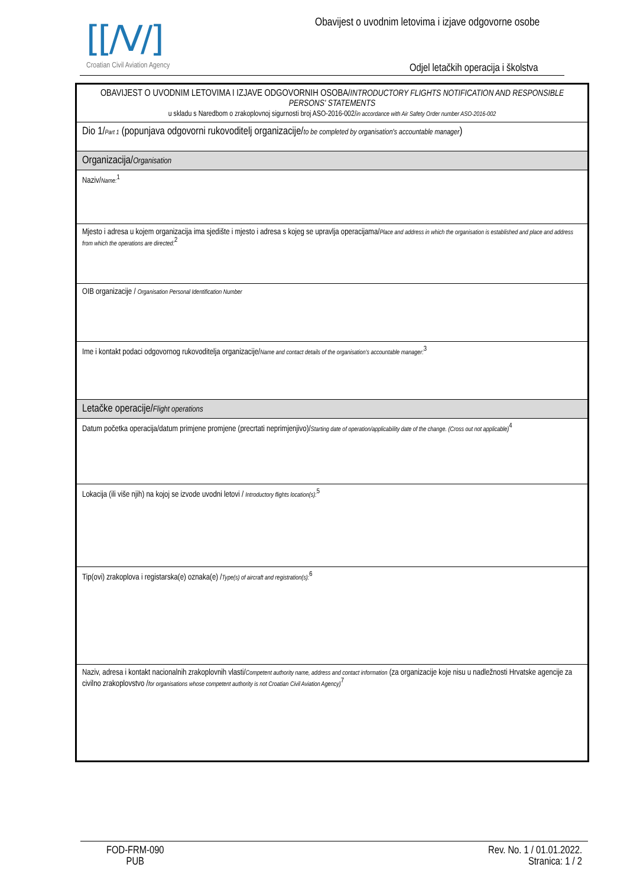[[/V/]
Croatian Civil Aviation Agency
Obavijest o uvodnim letovima i izjave odgovorne osobe
Odjel letačkih operacija i školstva
| OBAVIJEST O UVODNIM LETOVIMA I IZJAVE ODGOVORNIH OSOBA/ INTRODUCTORY FLIGHTS NOTIFICATION AND RESPONSIBLE PERSONS' STATEMENTS u skladu s Naredbom o zrakoplovnoj sigurnosti broj ASO-2016-002/ in accordance with Air Safety Order number ASO-2016-002 |
| Dio 1/ Part 1 (popunjava odgovorni rukovoditelj organizacije/ to be completed by organisation's accountable manager ) |
| Organizacija/ Organisation |
| Naziv/ Name:<sup>1</sup> |
| Mjesto i adresa u kojem organizacija ima sjedište i mjesto i adresa s kojeg se upravlja operacijama/ Place and address in which the organisation is established and place and address from which the operations are directed:<sup>2</sup> |
| OIB organizacije / Organisation Personal Identification Number |
| Ime i kontakt podaci odgovornog rukovoditelja organizacije/ Name and contact details of the organisation's accountable manager:<sup>3</sup> |
| Letačke operacije/ Flight operations |
| Datum početka operacija/datum primjene promjene (precrtati neprimjenjivo)/ Starting date of operation/applicability date of the change. (Cross out not applicable)<sup>4</sup> |
| Lokacija (ili više njih) na kojoj se izvode uvodni letovi / Introductory flights location(s):<sup>5</sup> |
| Tip(ovi) zrakoplova i registarska(e) oznaka(e) / Type(s) of aircraft and registration(s):<sup>6</sup> |
| Naziv, adresa i kontakt nacionalnih zrakoplovnih vlasti/ Competent authority name, address and contact information (za organizacije koje nisu u nadležnosti Hrvatske agencije za civilno zrakoplovstvo / for organisations whose competent authority is not Croatian Civil Aviation Agency)<sup>7</sup> |
FOD-FRM-090
PUB
Rev. No. 1 / 01.01.2022.
Stranica: 1 / 2